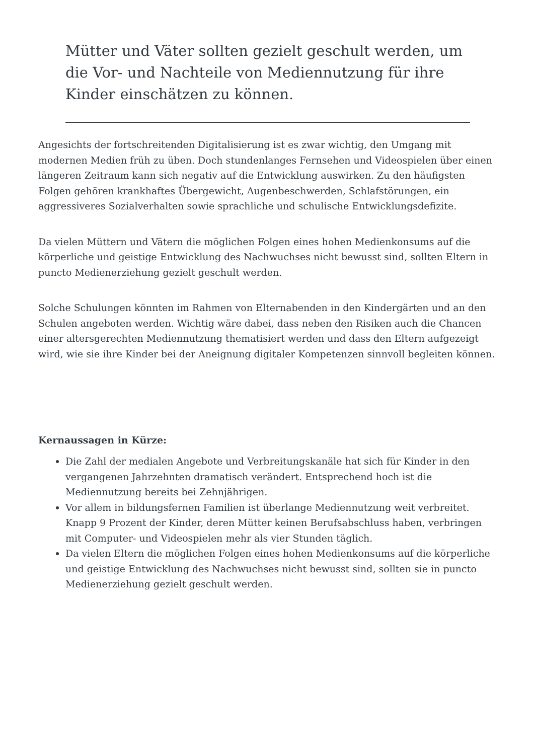Mütter und Väter sollten gezielt geschult werden, um die Vor- und Nachteile von Mediennutzung für ihre Kinder einschätzen zu können.
Angesichts der fortschreitenden Digitalisierung ist es zwar wichtig, den Umgang mit modernen Medien früh zu üben. Doch stundenlanges Fernsehen und Videospielen über einen längeren Zeitraum kann sich negativ auf die Entwicklung auswirken. Zu den häufigsten Folgen gehören krankhaftes Übergewicht, Augenbeschwerden, Schlafstörungen, ein aggressiveres Sozialverhalten sowie sprachliche und schulische Entwicklungsdefizite.
Da vielen Müttern und Vätern die möglichen Folgen eines hohen Medienkonsums auf die körperliche und geistige Entwicklung des Nachwuchses nicht bewusst sind, sollten Eltern in puncto Medienerziehung gezielt geschult werden.
Solche Schulungen könnten im Rahmen von Elternabenden in den Kindergärten und an den Schulen angeboten werden. Wichtig wäre dabei, dass neben den Risiken auch die Chancen einer altersgerechten Mediennutzung thematisiert werden und dass den Eltern aufgezeigt wird, wie sie ihre Kinder bei der Aneignung digitaler Kompetenzen sinnvoll begleiten können.
Kernaussagen in Kürze:
Die Zahl der medialen Angebote und Verbreitungskanäle hat sich für Kinder in den vergangenen Jahrzehnten dramatisch verändert. Entsprechend hoch ist die Mediennutzung bereits bei Zehnjährigen.
Vor allem in bildungsfernen Familien ist überlange Mediennutzung weit verbreitet. Knapp 9 Prozent der Kinder, deren Mütter keinen Berufsabschluss haben, verbringen mit Computer- und Videospielen mehr als vier Stunden täglich.
Da vielen Eltern die möglichen Folgen eines hohen Medienkonsums auf die körperliche und geistige Entwicklung des Nachwuchses nicht bewusst sind, sollten sie in puncto Medienerziehung gezielt geschult werden.